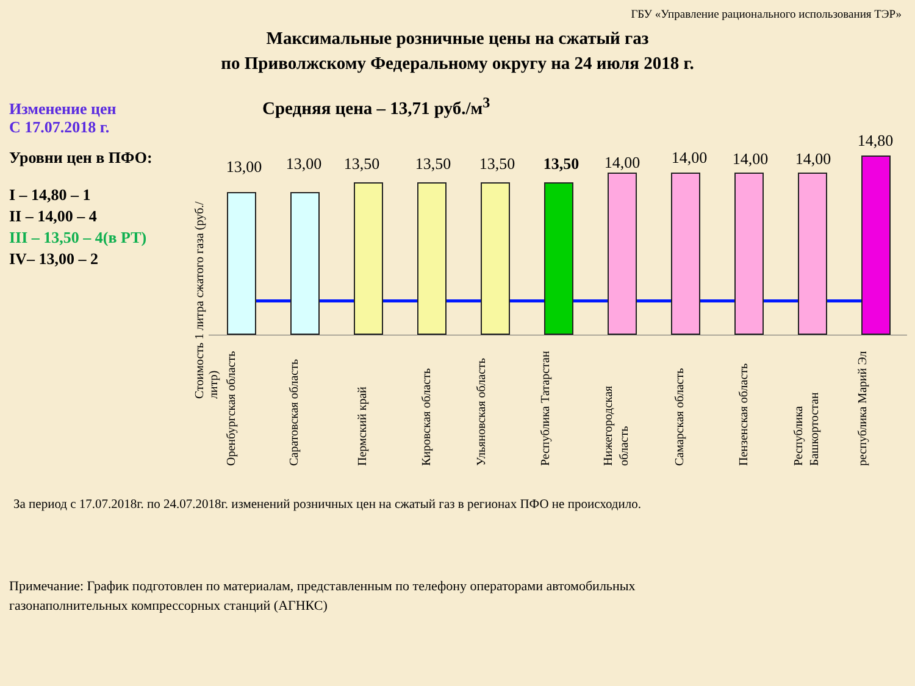ГБУ «Управление рационального использования ТЭР»
Максимальные розничные цены на сжатый газ
по Приволжскому Федеральному округу на 24 июля 2018 г.
Изменение цен
С 17.07.2018 г.
Уровни цен в ПФО:
I – 14,80 – 1
II – 14,00 – 4
III – 13,50 – 4(в РТ)
IV– 13,00 – 2
Средняя цена – 13,71 руб./м<sup>3</sup>
Стоимость 1 литра сжатого газа (руб./литр)
13,00
Оренбургская область
13,00
Саратовская область
13,50
Пермский край
13,50
Кировская область
13,50
Ульяновская область
13,50
Республика Татарстан
14,00
Нижегородская область
14,00
Самарская область
14,00
Пензенская область
14,00
Республика Башкортостан
14,80
республика Марий Эл
За период с 17.07.2018г. по 24.07.2018г. изменений розничных цен на сжатый газ в регионах ПФО не происходило.
Примечание: График подготовлен по материалам, представленным по телефону операторами автомобильных
газонаполнительных компрессорных станций (АГНКС)